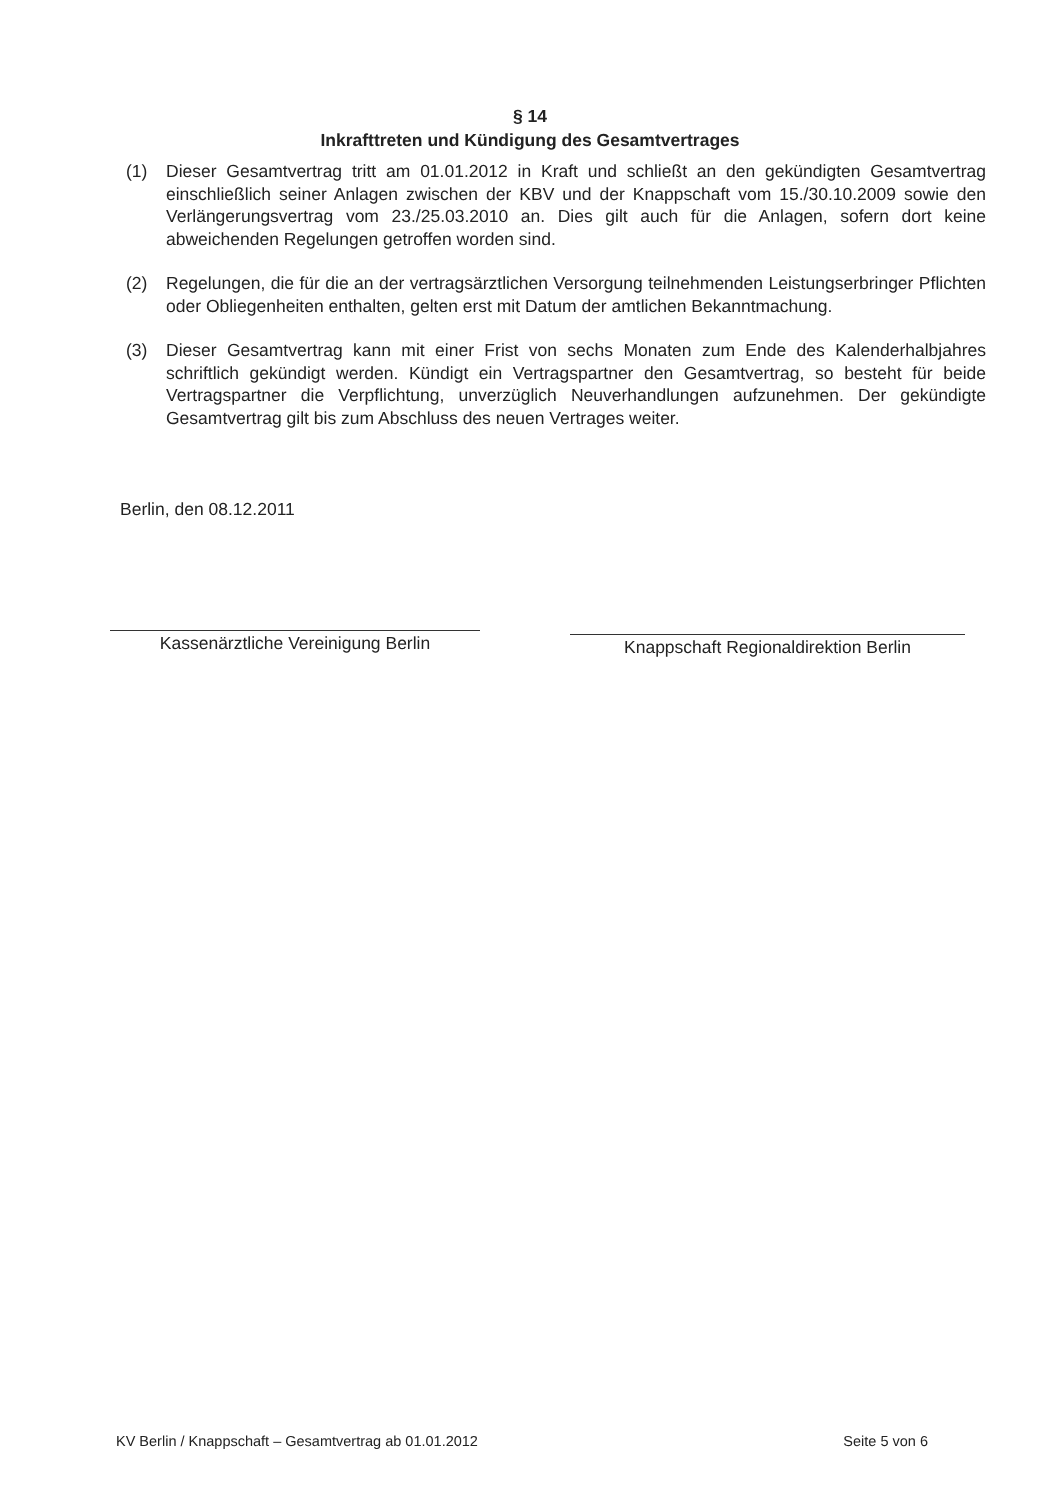§ 14
Inkrafttreten und Kündigung des Gesamtvertrages
(1) Dieser Gesamtvertrag tritt am 01.01.2012 in Kraft und schließt an den gekündigten Gesamtvertrag einschließlich seiner Anlagen zwischen der KBV und der Knappschaft vom 15./30.10.2009 sowie den Verlängerungsvertrag vom 23./25.03.2010 an. Dies gilt auch für die Anlagen, sofern dort keine abweichenden Regelungen getroffen worden sind.
(2) Regelungen, die für die an der vertragsärztlichen Versorgung teilnehmenden Leistungserbringer Pflichten oder Obliegenheiten enthalten, gelten erst mit Datum der amtlichen Bekanntmachung.
(3) Dieser Gesamtvertrag kann mit einer Frist von sechs Monaten zum Ende des Kalenderhalbjahres schriftlich gekündigt werden. Kündigt ein Vertragspartner den Gesamtvertrag, so besteht für beide Vertragspartner die Verpflichtung, unverzüglich Neuverhandlungen aufzunehmen. Der gekündigte Gesamtvertrag gilt bis zum Abschluss des neuen Vertrages weiter.
Berlin, den 08.12.2011
Kassenärztliche Vereinigung Berlin
Knappschaft Regionaldirektion Berlin
KV Berlin / Knappschaft – Gesamtvertrag ab 01.01.2012 Seite 5 von 6